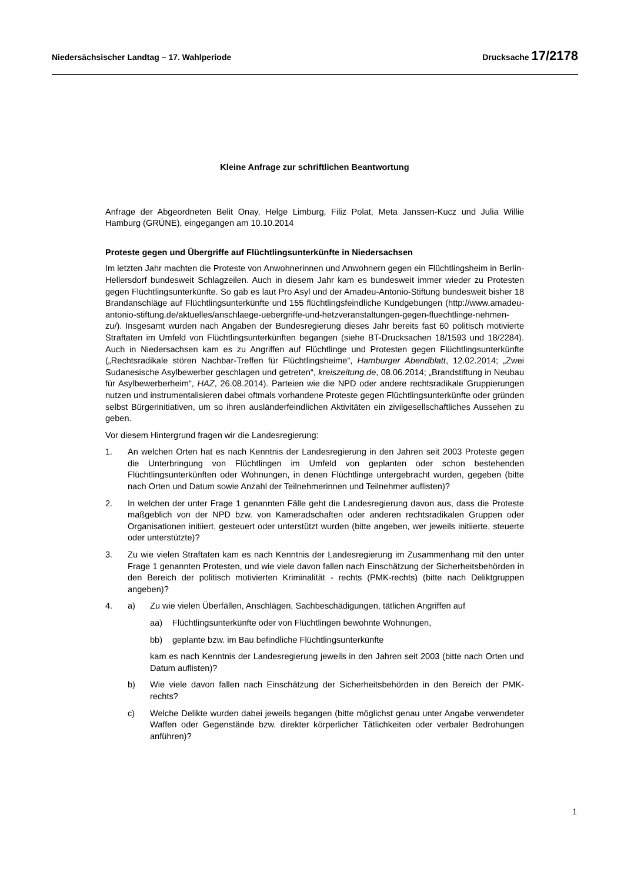Niedersächsischer Landtag – 17. Wahlperiode Drucksache 17/2178
Kleine Anfrage zur schriftlichen Beantwortung
Anfrage der Abgeordneten Belit Onay, Helge Limburg, Filiz Polat, Meta Janssen-Kucz und Julia Willie Hamburg (GRÜNE), eingegangen am 10.10.2014
Proteste gegen und Übergriffe auf Flüchtlingsunterkünfte in Niedersachsen
Im letzten Jahr machten die Proteste von Anwohnerinnen und Anwohnern gegen ein Flüchtlingsheim in Berlin-Hellersdorf bundesweit Schlagzeilen. Auch in diesem Jahr kam es bundesweit immer wieder zu Protesten gegen Flüchtlingsunterkünfte. So gab es laut Pro Asyl und der Amadeu-Antonio-Stiftung bundesweit bisher 18 Brandanschläge auf Flüchtlingsunterkünfte und 155 flüchtlingsfeindliche Kundgebungen (http://www.amadeu-antonio-stiftung.de/aktuelles/anschlaege-uebergriffe-und-hetzveranstaltungen-gegen-fluechtlinge-nehmen-zu/). Insgesamt wurden nach Angaben der Bundesregierung dieses Jahr bereits fast 60 politisch motivierte Straftaten im Umfeld von Flüchtlingsunterkünften begangen (siehe BT-Drucksachen 18/1593 und 18/2284). Auch in Niedersachsen kam es zu Angriffen auf Flüchtlinge und Protesten gegen Flüchtlingsunterkünfte („Rechtsradikale stören Nachbar-Treffen für Flüchtlingsheime“, Hamburger Abendblatt, 12.02.2014; „Zwei Sudanesische Asylbewerber geschlagen und getreten“, kreiszeitung.de, 08.06.2014; „Brandstiftung in Neubau für Asylbewerberheim“, HAZ, 26.08.2014). Parteien wie die NPD oder andere rechtsradikale Gruppierungen nutzen und instrumentalisieren dabei oftmals vorhandene Proteste gegen Flüchtlingsunterkünfte oder gründen selbst Bürgerinitiativen, um so ihren ausländerfeindlichen Aktivitäten ein zivilgesellschaftliches Aussehen zu geben.
Vor diesem Hintergrund fragen wir die Landesregierung:
1. An welchen Orten hat es nach Kenntnis der Landesregierung in den Jahren seit 2003 Proteste gegen die Unterbringung von Flüchtlingen im Umfeld von geplanten oder schon bestehenden Flüchtlingsunterkünften oder Wohnungen, in denen Flüchtlinge untergebracht wurden, gegeben (bitte nach Orten und Datum sowie Anzahl der Teilnehmerinnen und Teilnehmer auflisten)?
2. In welchen der unter Frage 1 genannten Fälle geht die Landesregierung davon aus, dass die Proteste maßgeblich von der NPD bzw. von Kameradschaften oder anderen rechtsradikalen Gruppen oder Organisationen initiiert, gesteuert oder unterstützt wurden (bitte angeben, wer jeweils initiierte, steuerte oder unterstützte)?
3. Zu wie vielen Straftaten kam es nach Kenntnis der Landesregierung im Zusammenhang mit den unter Frage 1 genannten Protesten, und wie viele davon fallen nach Einschätzung der Sicherheitsbehörden in den Bereich der politisch motivierten Kriminalität - rechts (PMK-rechts) (bitte nach Deliktgruppen angeben)?
4. a) Zu wie vielen Überfällen, Anschlägen, Sachbeschädigungen, tätlichen Angriffen auf
aa) Flüchtlingsunterkünfte oder von Flüchtlingen bewohnte Wohnungen,
bb) geplante bzw. im Bau befindliche Flüchtlingsunterkünfte
kam es nach Kenntnis der Landesregierung jeweils in den Jahren seit 2003 (bitte nach Orten und Datum auflisten)?
b) Wie viele davon fallen nach Einschätzung der Sicherheitsbehörden in den Bereich der PMK-rechts?
c) Welche Delikte wurden dabei jeweils begangen (bitte möglichst genau unter Angabe verwendeter Waffen oder Gegenstände bzw. direkter körperlicher Tätlichkeiten oder verbaler Bedrohungen anführen)?
1